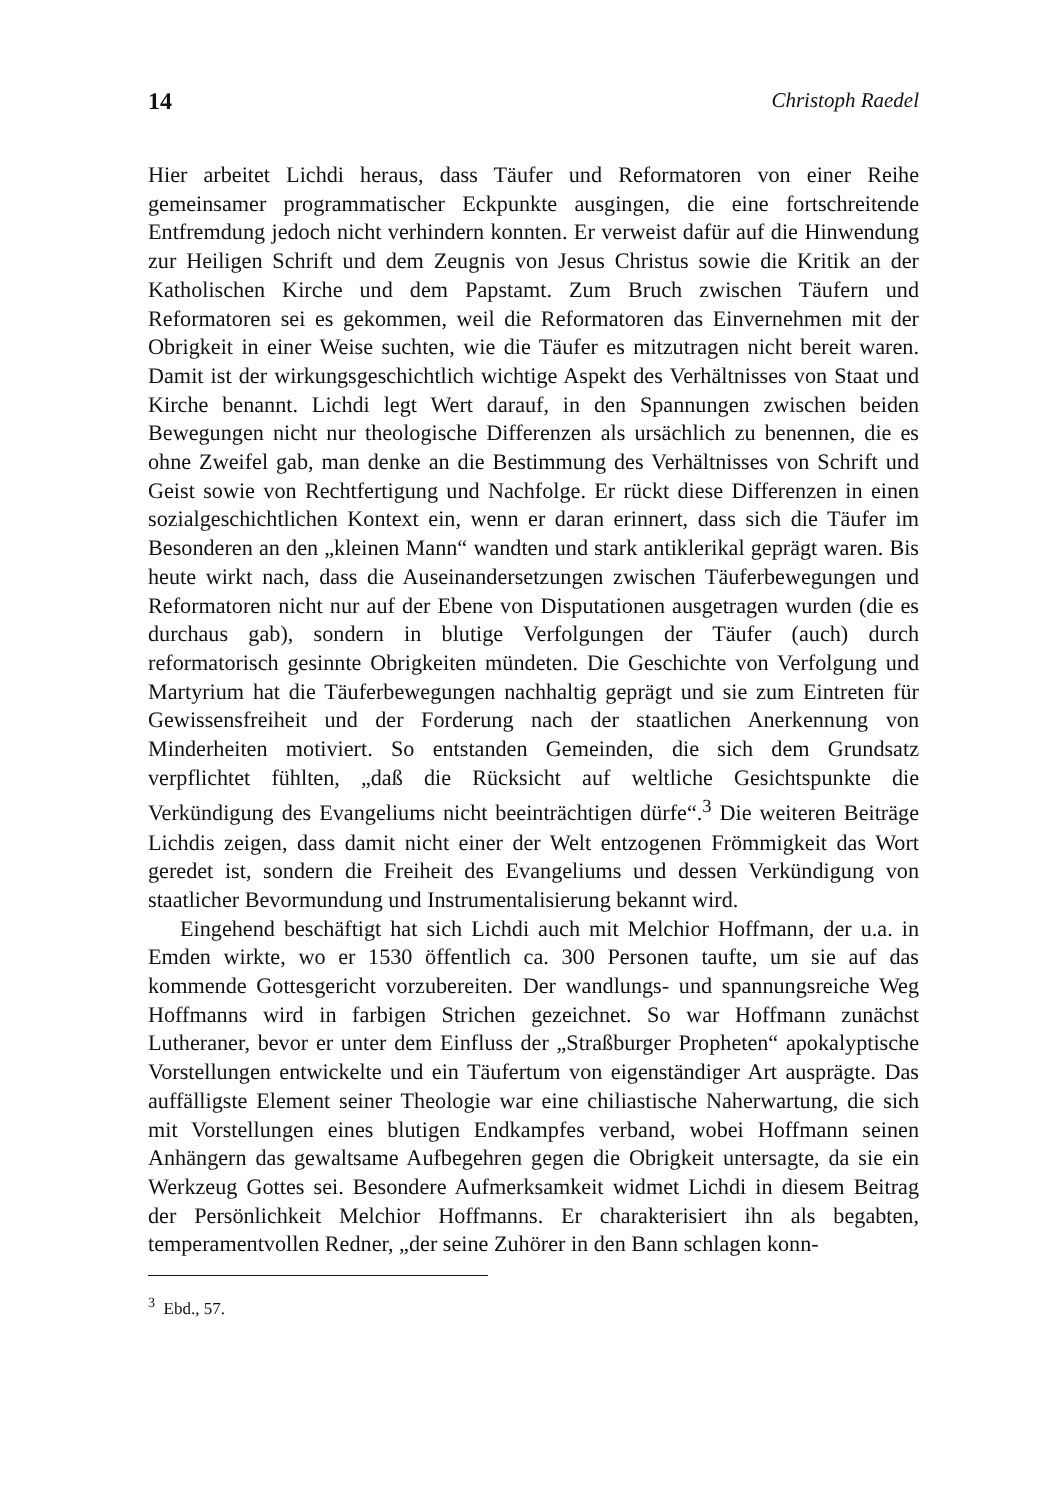14 Christoph Raedel
Hier arbeitet Lichdi heraus, dass Täufer und Reformatoren von einer Reihe gemeinsamer programmatischer Eckpunkte ausgingen, die eine fortschreitende Entfremdung jedoch nicht verhindern konnten. Er verweist dafür auf die Hinwendung zur Heiligen Schrift und dem Zeugnis von Jesus Christus sowie die Kritik an der Katholischen Kirche und dem Papstamt. Zum Bruch zwischen Täufern und Reformatoren sei es gekommen, weil die Reformatoren das Einvernehmen mit der Obrigkeit in einer Weise suchten, wie die Täufer es mitzutragen nicht bereit waren. Damit ist der wirkungsgeschichtlich wichtige Aspekt des Verhältnisses von Staat und Kirche benannt. Lichdi legt Wert darauf, in den Spannungen zwischen beiden Bewegungen nicht nur theologische Differenzen als ursächlich zu benennen, die es ohne Zweifel gab, man denke an die Bestimmung des Verhältnisses von Schrift und Geist sowie von Rechtfertigung und Nachfolge. Er rückt diese Differenzen in einen sozialgeschichtlichen Kontext ein, wenn er daran erinnert, dass sich die Täufer im Besonderen an den „kleinen Mann“ wandten und stark antiklerikal geprägt waren. Bis heute wirkt nach, dass die Auseinandersetzungen zwischen Täuferbewegungen und Reformatoren nicht nur auf der Ebene von Disputationen ausgetragen wurden (die es durchaus gab), sondern in blutige Verfolgungen der Täufer (auch) durch reformatorisch gesinnte Obrigkeiten mündeten. Die Geschichte von Verfolgung und Martyrium hat die Täuferbewegungen nachhaltig geprägt und sie zum Eintreten für Gewissensfreiheit und der Forderung nach der staatlichen Anerkennung von Minderheiten motiviert. So entstanden Gemeinden, die sich dem Grundsatz verpflichtet fühlten, „daß die Rücksicht auf weltliche Gesichtspunkte die Verkündigung des Evangeliums nicht beeinträchtigen dürfe“.<sup>3</sup> Die weiteren Beiträge Lichdis zeigen, dass damit nicht einer der Welt entzogenen Frömmigkeit das Wort geredet ist, sondern die Freiheit des Evangeliums und dessen Verkündigung von staatlicher Bevormundung und Instrumentalisierung bekannt wird.
Eingehend beschäftigt hat sich Lichdi auch mit Melchior Hoffmann, der u.a. in Emden wirkte, wo er 1530 öffentlich ca. 300 Personen taufte, um sie auf das kommende Gottesgericht vorzubereiten. Der wandlungs- und spannungsreiche Weg Hoffmanns wird in farbigen Strichen gezeichnet. So war Hoffmann zunächst Lutheraner, bevor er unter dem Einfluss der „Straßburger Propheten“ apokalyptische Vorstellungen entwickelte und ein Täufertum von eigenständiger Art ausprägte. Das auffälligste Element seiner Theologie war eine chiliastische Naherwartung, die sich mit Vorstellungen eines blutigen Endkampfes verband, wobei Hoffmann seinen Anhängern das gewaltsame Aufbegehren gegen die Obrigkeit untersagte, da sie ein Werkzeug Gottes sei. Besondere Aufmerksamkeit widmet Lichdi in diesem Beitrag der Persönlichkeit Melchior Hoffmanns. Er charakterisiert ihn als begabten, temperamentvollen Redner, „der seine Zuhörer in den Bann schlagen konn-
<sup>3</sup> Ebd., 57.